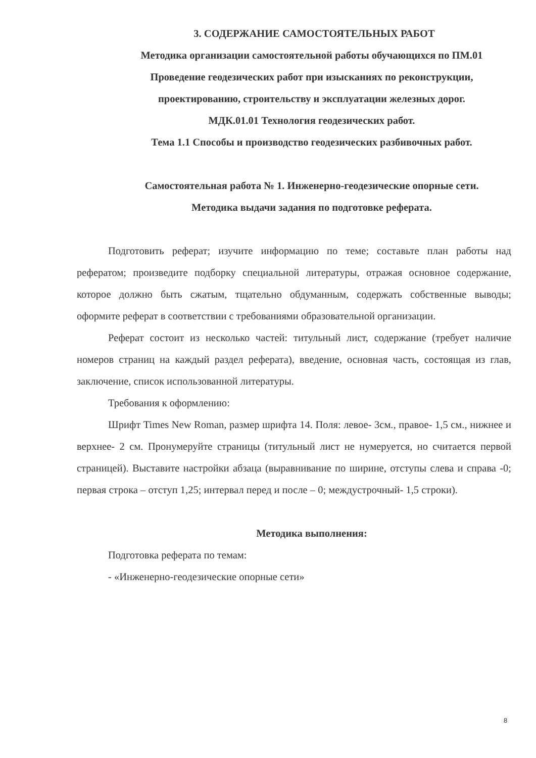3. СОДЕРЖАНИЕ САМОСТОЯТЕЛЬНЫХ РАБОТ
Методика организации самостоятельной работы обучающихся по ПМ.01 Проведение геодезических работ при изысканиях по реконструкции, проектированию, строительству и эксплуатации железных дорог.
МДК.01.01 Технология геодезических работ.
Тема 1.1 Способы и производство геодезических разбивочных работ.
Самостоятельная работа № 1. Инженерно-геодезические опорные сети.
Методика выдачи задания по подготовке реферата.
Подготовить реферат; изучите информацию по теме; составьте план работы над рефератом; произведите подборку специальной литературы, отражая основное содержание, которое должно быть сжатым, тщательно обдуманным, содержать собственные выводы; оформите реферат в соответствии с требованиями образовательной организации.
Реферат состоит из несколько частей: титульный лист, содержание (требует наличие номеров страниц на каждый раздел реферата), введение, основная часть, состоящая из глав, заключение, список использованной литературы.
Требования к оформлению:
Шрифт Times New Roman, размер шрифта 14. Поля: левое- 3см., правое- 1,5 см., нижнее и верхнее- 2 см. Пронумеруйте страницы (титульный лист не нумеруется, но считается первой страницей). Выставите настройки абзаца (выравнивание по ширине, отступы слева и справа -0; первая строка – отступ 1,25; интервал перед и после – 0; междустрочный- 1,5 строки).
Методика выполнения:
Подготовка реферата по темам:
- «Инженерно-геодезические опорные сети»
8